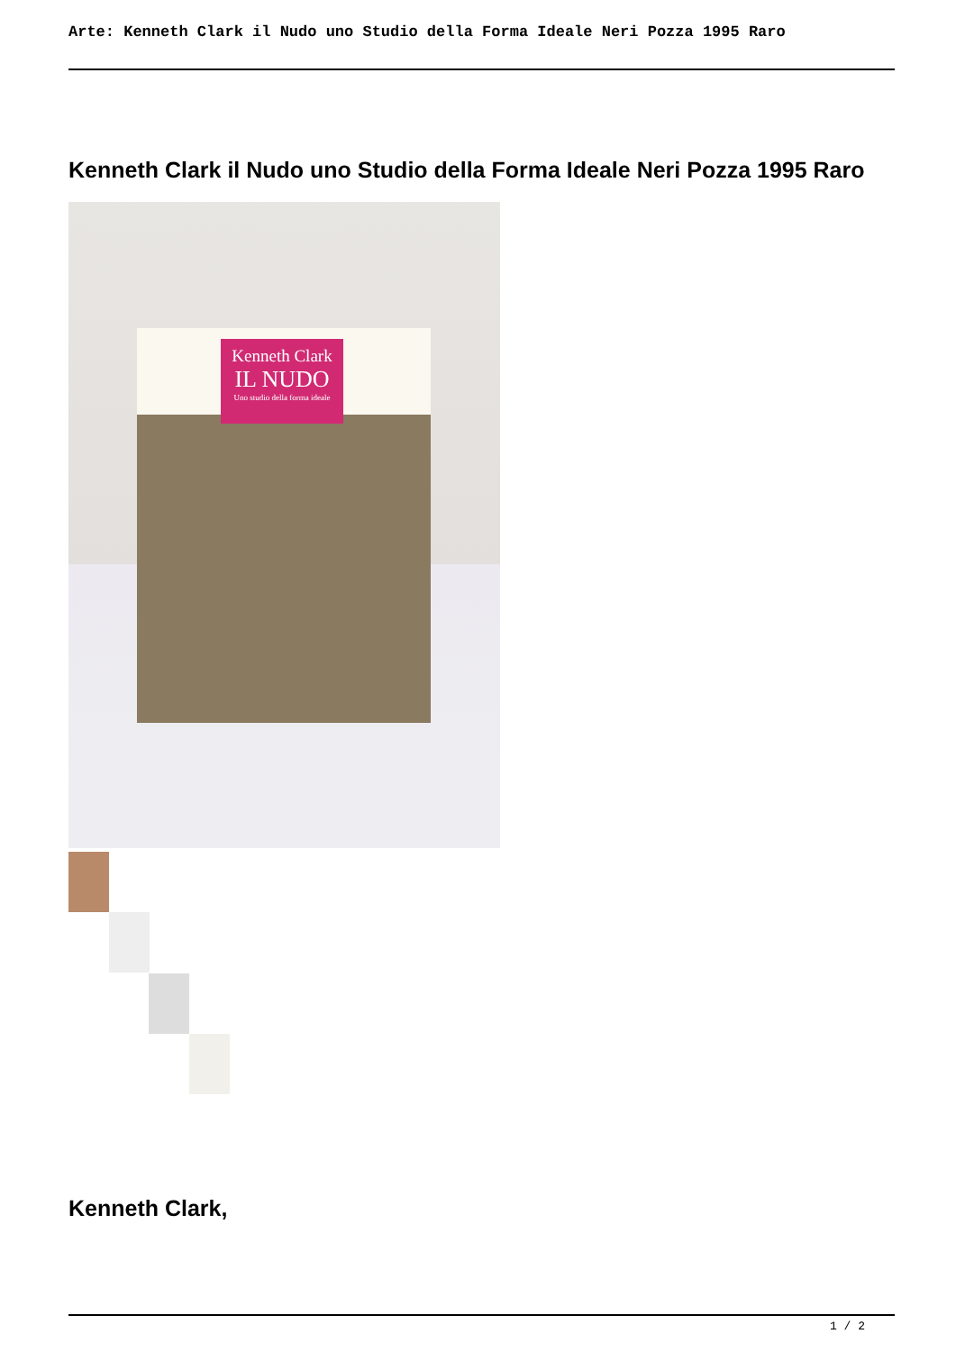Arte: Kenneth Clark il Nudo uno Studio della Forma Ideale Neri Pozza 1995 Raro
Kenneth Clark il Nudo uno Studio della Forma Ideale Neri Pozza 1995 Raro
Kenneth Clark
IL NUDO
Uno studio della forma ideale
Kenneth Clark,
1 / 2